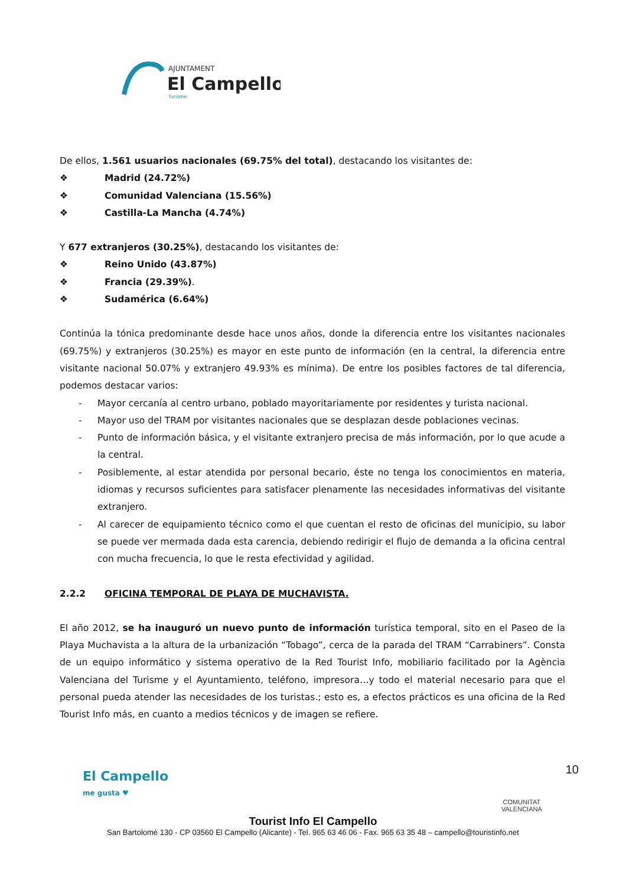AJUNTAMENT
El Campello
Turisme
De ellos, 1.561 usuarios nacionales (69.75% del total), destacando los visitantes de:
❖ Madrid (24.72%)
❖ Comunidad Valenciana (15.56%)
❖ Castilla-La Mancha (4.74%)
Y 677 extranjeros (30.25%), destacando los visitantes de:
❖ Reino Unido (43.87%)
❖ Francia (29.39%).
❖ Sudamérica (6.64%)
Continúa la tónica predominante desde hace unos años, donde la diferencia entre los visitantes nacionales (69.75%) y extranjeros (30.25%) es mayor en este punto de información (en la central, la diferencia entre visitante nacional 50.07% y extranjero 49.93% es mínima). De entre los posibles factores de tal diferencia, podemos destacar varios:
- Mayor cercanía al centro urbano, poblado mayoritariamente por residentes y turista nacional.
- Mayor uso del TRAM por visitantes nacionales que se desplazan desde poblaciones vecinas.
- Punto de información básica, y el visitante extranjero precisa de más información, por lo que acude a la central.
- Posiblemente, al estar atendida por personal becario, éste no tenga los conocimientos en materia, idiomas y recursos suficientes para satisfacer plenamente las necesidades informativas del visitante extranjero.
- Al carecer de equipamiento técnico como el que cuentan el resto de oficinas del municipio, su labor se puede ver mermada dada esta carencia, debiendo redirigir el flujo de demanda a la oficina central con mucha frecuencia, lo que le resta efectividad y agilidad.
2.2.2 OFICINA TEMPORAL DE PLAYA DE MUCHAVISTA.
El año 2012, se ha inauguró un nuevo punto de información turística temporal, sito en el Paseo de la Playa Muchavista a la altura de la urbanización “Tobago”, cerca de la parada del TRAM “Carrabiners”. Consta de un equipo informático y sistema operativo de la Red Tourist Info, mobiliario facilitado por la Agència Valenciana del Turisme y el Ayuntamiento, teléfono, impresora…y todo el material necesario para que el personal pueda atender las necesidades de los turistas.; esto es, a efectos prácticos es una oficina de la Red Tourist Info más, en cuanto a medios técnicos y de imagen se refiere.
El Campello
me gusta ♥
COMUNITAT
VALENCIANA
10
Tourist Info El Campello
San Bartolomé 130 - CP 03560 El Campello (Alicante) - Tel. 965 63 46 06 - Fax. 965 63 35 48 – campello@touristinfo.net